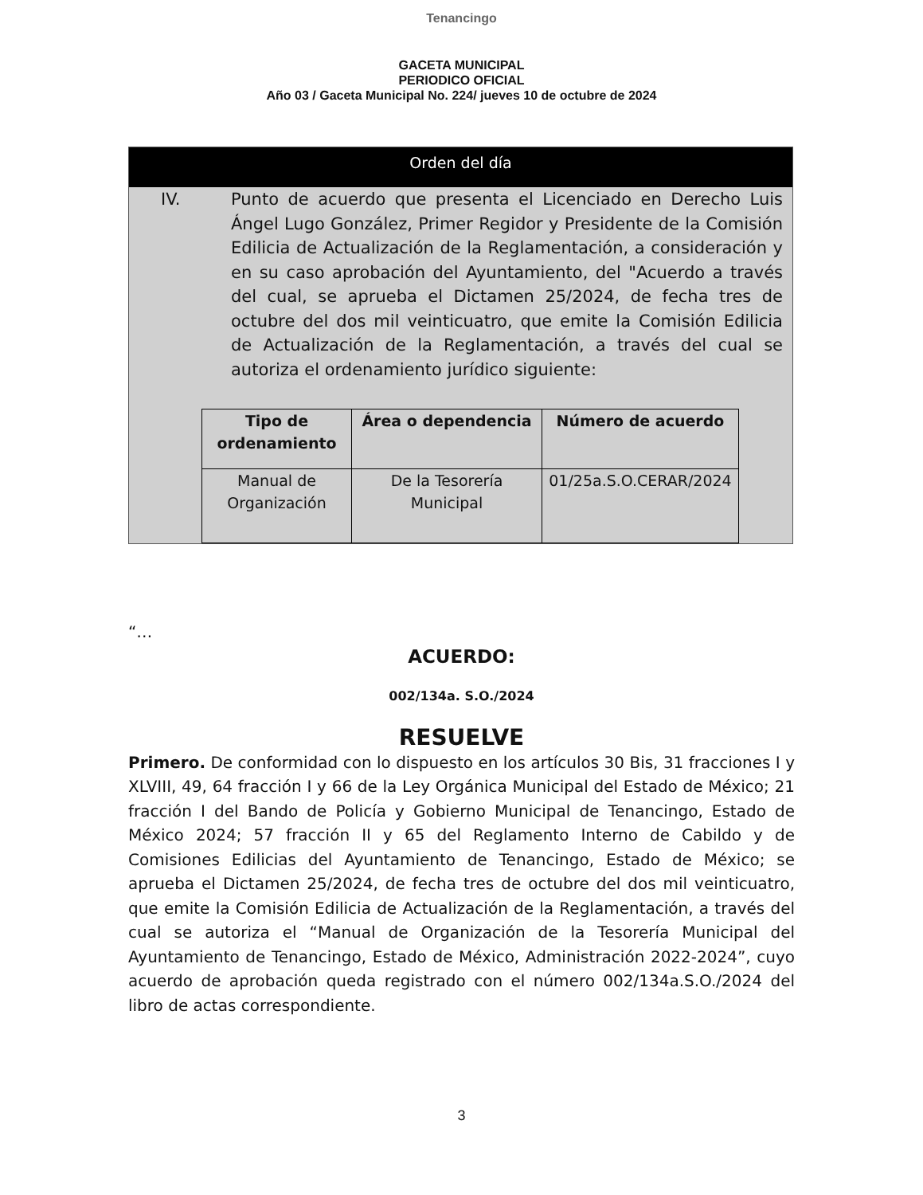Tenancingo
GACETA MUNICIPAL
PERIODICO OFICIAL
Año 03 / Gaceta Municipal No. 224/ jueves 10 de octubre de 2024
Orden del día
IV. Punto de acuerdo que presenta el Licenciado en Derecho Luis Ángel Lugo González, Primer Regidor y Presidente de la Comisión Edilicia de Actualización de la Reglamentación, a consideración y en su caso aprobación del Ayuntamiento, del "Acuerdo a través del cual, se aprueba el Dictamen 25/2024, de fecha tres de octubre del dos mil veinticuatro, que emite la Comisión Edilicia de Actualización de la Reglamentación, a través del cual se autoriza el ordenamiento jurídico siguiente:
| Tipo de ordenamiento | Área o dependencia | Número de acuerdo |
| --- | --- | --- |
| Manual de Organización | De la Tesorería Municipal | 01/25a.S.O.CERAR/2024 |
“…
ACUERDO:
002/134a. S.O./2024
RESUELVE
Primero. De conformidad con lo dispuesto en los artículos 30 Bis, 31 fracciones I y XLVIII, 49, 64 fracción I y 66 de la Ley Orgánica Municipal del Estado de México; 21 fracción I del Bando de Policía y Gobierno Municipal de Tenancingo, Estado de México 2024; 57 fracción II y 65 del Reglamento Interno de Cabildo y de Comisiones Edilicias del Ayuntamiento de Tenancingo, Estado de México; se aprueba el Dictamen 25/2024, de fecha tres de octubre del dos mil veinticuatro, que emite la Comisión Edilicia de Actualización de la Reglamentación, a través del cual se autoriza el “Manual de Organización de la Tesorería Municipal del Ayuntamiento de Tenancingo, Estado de México, Administración 2022-2024”, cuyo acuerdo de aprobación queda registrado con el número 002/134a.S.O./2024 del libro de actas correspondiente.
3